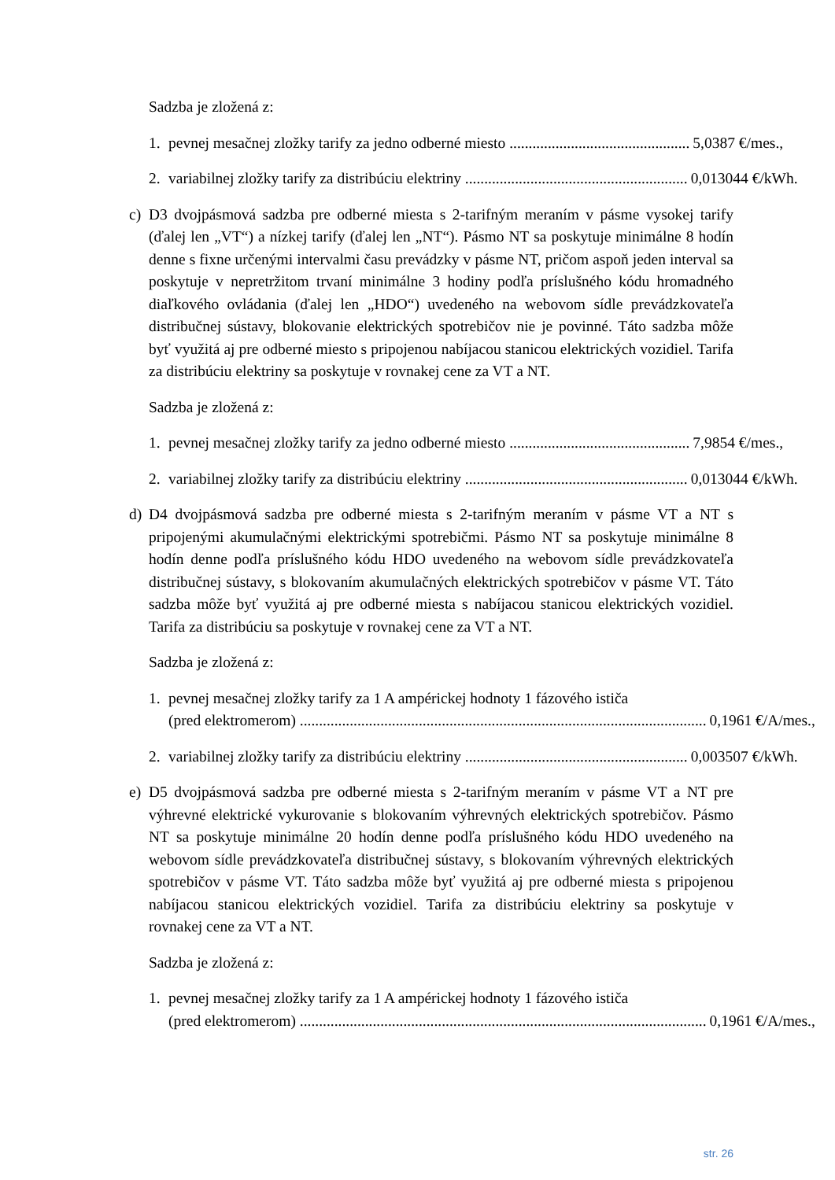Sadzba je zložená z:
1. pevnej mesačnej zložky tarify za jedno odberné miesto ............................................... 5,0387 €/mes.,
2. variabilnej zložky tarify za distribúciu elektriny .......................................................... 0,013044 €/kWh.
c) D3 dvojpásmová sadzba pre odberné miesta s 2-tarifným meraním v pásme vysokej tarify (ďalej len „VT“) a nízkej tarify (ďalej len „NT“). Pásmo NT sa poskytuje minimálne 8 hodín denne s fixne určenými intervalmi času prevádzky v pásme NT, pričom aspoň jeden interval sa poskytuje v nepretržitom trvaní minimálne 3 hodiny podľa príslušného kódu hromadného diaľkového ovládania (ďalej len „HDO“) uvedeného na webovom sídle prevádzkovateľa distribučnej sústavy, blokovanie elektrických spotrebičov nie je povinné. Táto sadzba môže byť využitá aj pre odberné miesto s pripojenou nabíjacou stanicou elektrických vozidiel. Tarifa za distribúciu elektriny sa poskytuje v rovnakej cene za VT a NT.
Sadzba je zložená z:
1. pevnej mesačnej zložky tarify za jedno odberné miesto ............................................... 7,9854 €/mes.,
2. variabilnej zložky tarify za distribúciu elektriny .......................................................... 0,013044 €/kWh.
d) D4 dvojpásmová sadzba pre odberné miesta s 2-tarifným meraním v pásme VT a NT s pripojenými akumulačnými elektrickými spotrebičmi. Pásmo NT sa poskytuje minimálne 8 hodín denne podľa príslušného kódu HDO uvedeného na webovom sídle prevádzkovateľa distribučnej sústavy, s blokovaním akumulačných elektrických spotrebičov v pásme VT. Táto sadzba môže byť využitá aj pre odberné miesta s nabíjacou stanicou elektrických vozidiel. Tarifa za distribúciu sa poskytuje v rovnakej cene za VT a NT.
Sadzba je zložená z:
1. pevnej mesačnej zložky tarify za 1 A ampérickej hodnoty 1 fázového ističa
(pred elektromerom) .......................................................................................................... 0,1961 €/A/mes.,
2. variabilnej zložky tarify za distribúciu elektriny .......................................................... 0,003507 €/kWh.
e) D5 dvojpásmová sadzba pre odberné miesta s 2-tarifným meraním v pásme VT a NT pre výhrevné elektrické vykurovanie s blokovaním výhrevných elektrických spotrebičov. Pásmo NT sa poskytuje minimálne 20 hodín denne podľa príslušného kódu HDO uvedeného na webovom sídle prevádzkovateľa distribučnej sústavy, s blokovaním výhrevných elektrických spotrebičov v pásme VT. Táto sadzba môže byť využitá aj pre odberné miesta s pripojenou nabíjacou stanicou elektrických vozidiel. Tarifa za distribúciu elektriny sa poskytuje v rovnakej cene za VT a NT.
Sadzba je zložená z:
1. pevnej mesačnej zložky tarify za 1 A ampérickej hodnoty 1 fázového ističa
(pred elektromerom) .......................................................................................................... 0,1961 €/A/mes.,
str. 26